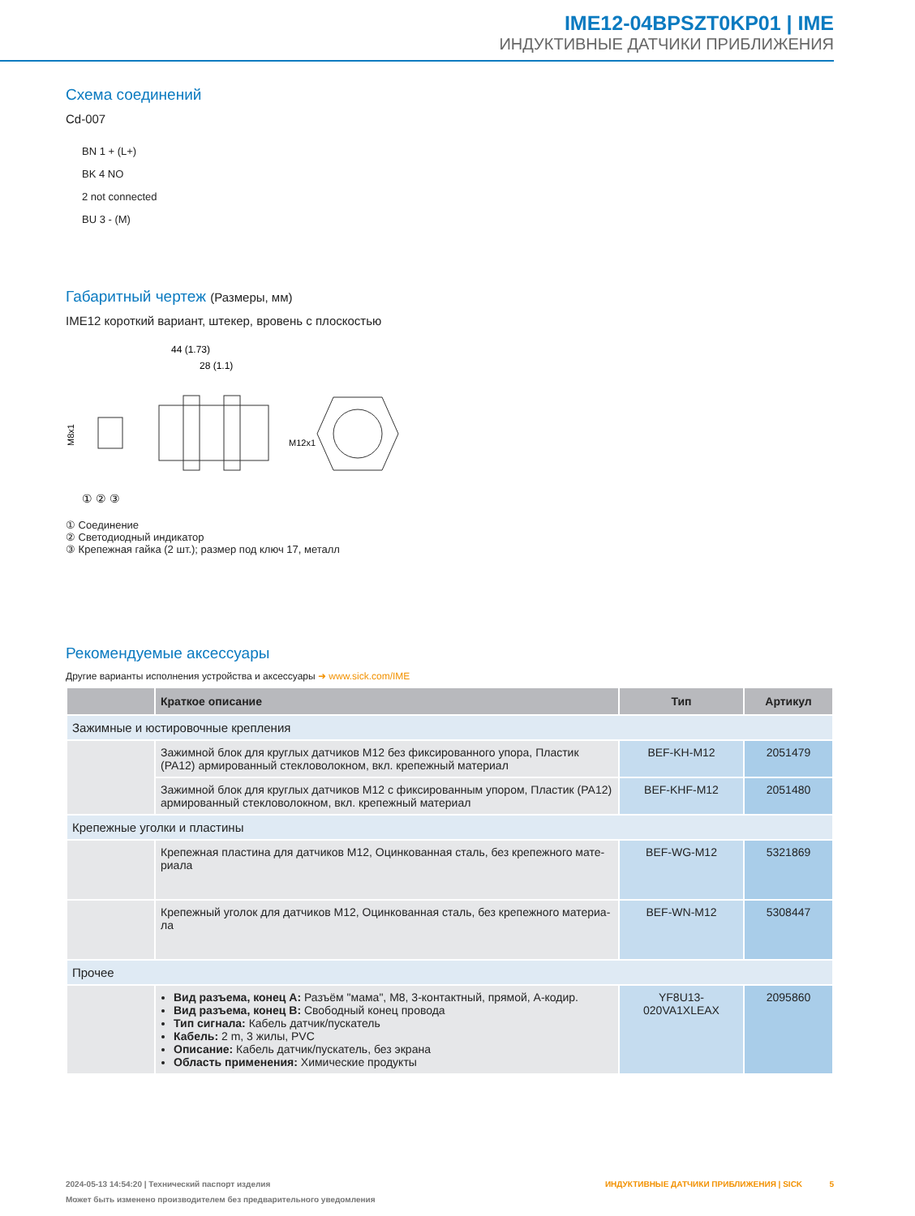IME12-04BPSZT0KP01 | IME
ИНДУКТИВНЫЕ ДАТЧИКИ ПРИБЛИЖЕНИЯ
Схема соединений
Cd-007
BN 1 + (L+)
BK 4 NO
2 not connected
BU 3 - (M)
Габаритный чертеж (Размеры, мм)
IME12 короткий вариант, штекер, вровень с плоскостью
44 (1.73)
28 (1.1)
M8x1
M12x1
① ② ③
① Соединение
② Светодиодный индикатор
③ Крепежная гайка (2 шт.); размер под ключ 17, металл
Рекомендуемые аксессуары
Другие варианты исполнения устройства и аксессуары ➜ www.sick.com/IME
| | Краткое описание | Тип | Артикул |
| --- | --- | --- | --- |
| Зажимные и юстировочные крепления | | | |
| | Зажимной блок для круглых датчиков M12 без фиксированного упора, Пластик (PA12) армированный стекловолокном, вкл. крепежный материал | BEF-KH-M12 | 2051479 |
| | Зажимной блок для круглых датчиков M12 с фиксированным упором, Пластик (PA12) армированный стекловолокном, вкл. крепежный материал | BEF-KHF-M12 | 2051480 |
| Крепежные уголки и пластины | | | |
| | Крепежная пластина для датчиков M12, Оцинкованная сталь, без крепежного мате-риала | BEF-WG-M12 | 5321869 |
| | Крепежный уголок для датчиков M12, Оцинкованная сталь, без крепежного материа-ла | BEF-WN-M12 | 5308447 |
| Прочее | | | |
| | Вид разъема, конец A: Разъём "мама", M8, 3-контактный, прямой, A-кодир. Вид разъема, конец B: Свободный конец провода Тип сигнала: Кабель датчик/пускатель Кабель: 2 m, 3 жилы, PVC Описание: Кабель датчик/пускатель, без экрана Область применения: Химические продукты | YF8U13-020VA1XLEAX | 2095860 |
2024-05-13 14:54:20 | Технический паспорт изделия ИНДУКТИВНЫЕ ДАТЧИКИ ПРИБЛИЖЕНИЯ | SICK 5
Может быть изменено производителем без предварительного уведомления